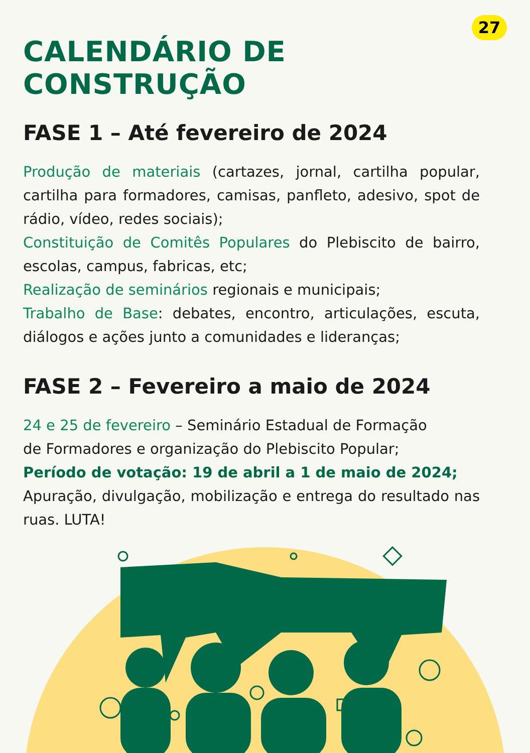27
CALENDÁRIO DE CONSTRUÇÃO
FASE 1 – Até fevereiro de 2024
Produção de materiais (cartazes, jornal, cartilha popular, cartilha para formadores, camisas, panfleto, adesivo, spot de rádio, vídeo, redes sociais);
Constituição de Comitês Populares do Plebiscito de bairro, escolas, campus, fabricas, etc;
Realização de seminários regionais e municipais;
Trabalho de Base: debates, encontro, articulações, escuta, diálogos e ações junto a comunidades e lideranças;
FASE 2 – Fevereiro a maio de 2024
24 e 25 de fevereiro – Seminário Estadual de Formação
de Formadores e organização do Plebiscito Popular;
Período de votação: 19 de abril a 1 de maio de 2024;
Apuração, divulgação, mobilização e entrega do resultado nas ruas. LUTA!